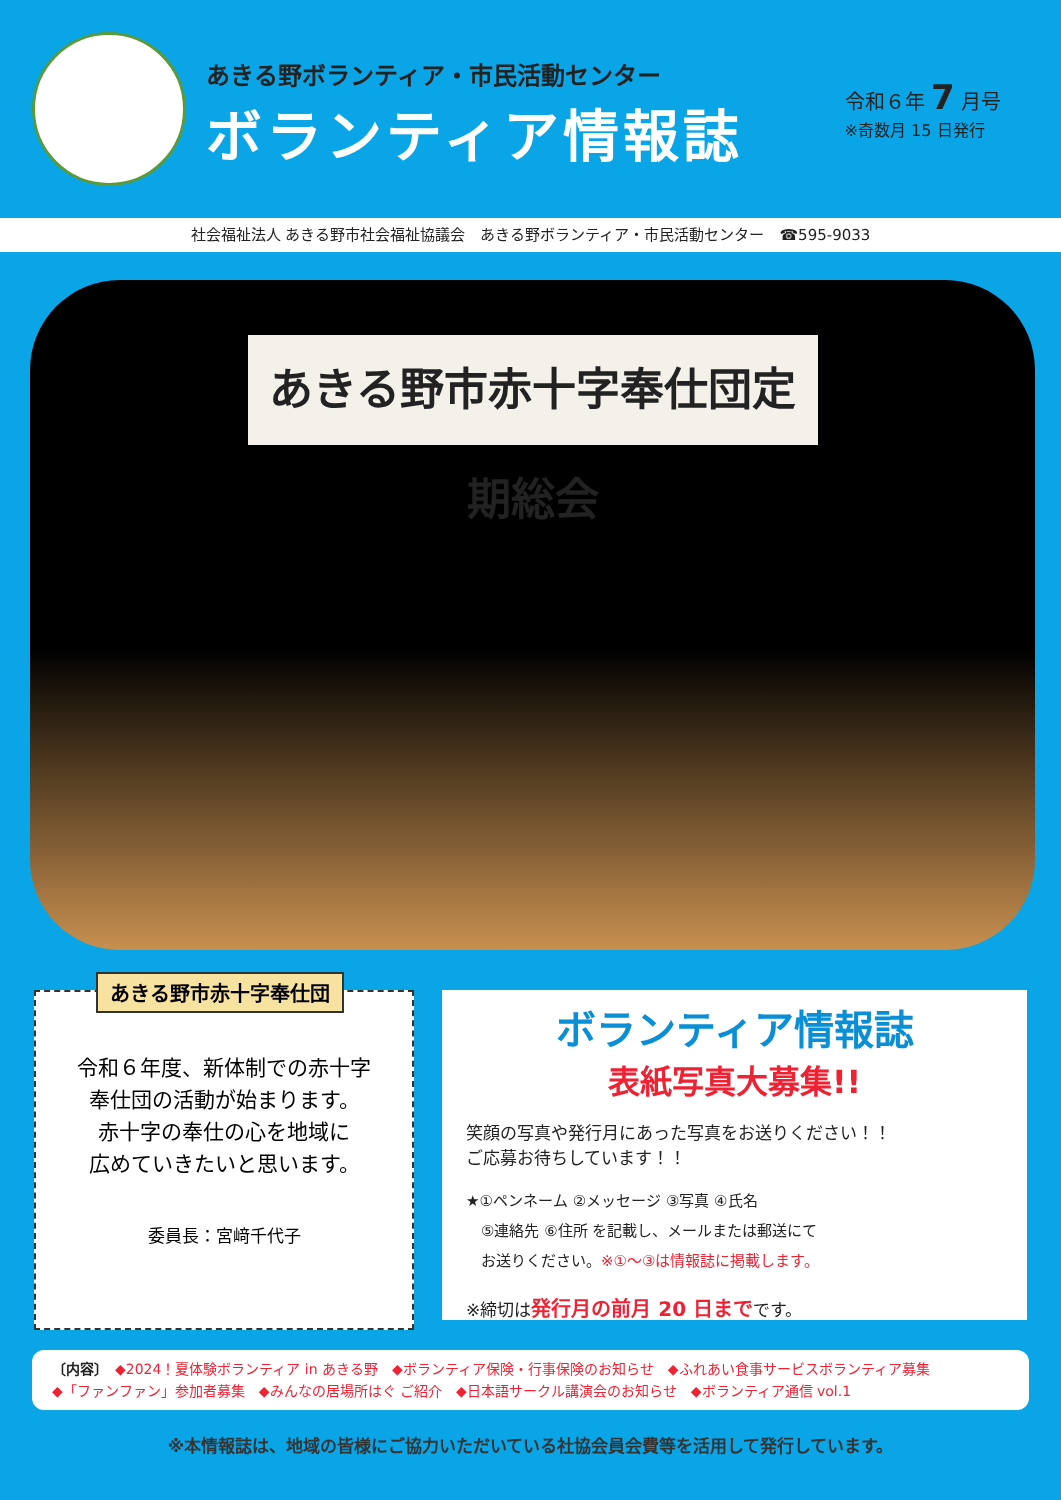あきる野ボランティア・市民活動センター
ボランティア情報誌
令和６年 7 月号
※奇数月 15 日発行
社会福祉法人 あきる野市社会福祉協議会　あきる野ボランティア・市民活動センター　☎595-9033
あきる野市赤十字奉仕団定期総会
あきる野市赤十字奉仕団
令和６年度、新体制での赤十字
奉仕団の活動が始まります。
赤十字の奉仕の心を地域に
広めていきたいと思います。
委員長：宮﨑千代子
ボランティア情報誌
表紙写真大募集!!
笑顔の写真や発行月にあった写真をお送りください！！
ご応募お待ちしています！！
★①ペンネーム ②メッセージ ③写真 ④氏名
　⑤連絡先 ⑥住所 を記載し、メールまたは郵送にて
　お送りください。※①～③は情報誌に掲載します。
※締切は発行月の前月 20 日までです。
〔内容〕　◆2024！夏体験ボランティア in あきる野　◆ボランティア保険・行事保険のお知らせ　◆ふれあい食事サービスボランティア募集
◆「ファンファン」参加者募集　◆みんなの居場所はぐ ご紹介　◆日本語サークル講演会のお知らせ　◆ボランティア通信 vol.1
※本情報誌は、地域の皆様にご協力いただいている社協会員会費等を活用して発行しています。